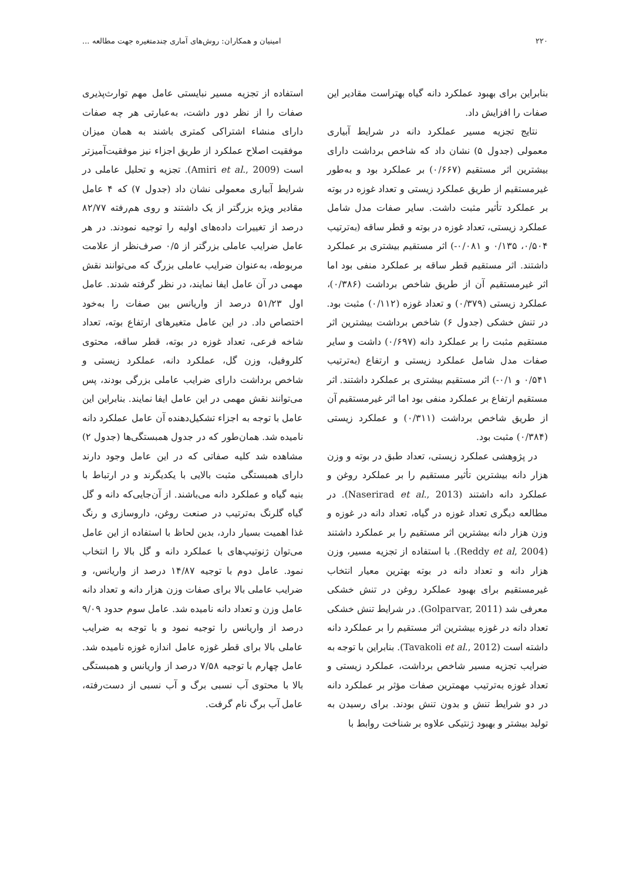۲۲۰ امینیان و همکاران: روش‌های آماری چندمتغیره جهت مطالعه ...
بنابراین برای بهبود عملکرد دانه گیاه بهتراست مقادیر این صفات را افزایش داد.
نتایج تجزیه مسیر عملکرد دانه در شرایط آبیاری معمولی (جدول ۵) نشان داد که شاخص برداشت دارای بیشترین اثر مستقیم (۰/۶۶۷) بر عملکرد بود و به‌طور غیرمستقیم از طریق عملکرد زیستی و تعداد غوزه در بوته بر عملکرد تأثیر مثبت داشت. سایر صفات مدل شامل عملکرد زیستی، تعداد غوزه در بوته و قطر ساقه (به‌ترتیب ۰/۵۰۴، ۰/۱۳۵ و ۰/۰۸۱-) اثر مستقیم بیشتری بر عملکرد داشتند. اثر مستقیم قطر ساقه بر عملکرد منفی بود اما اثر غیرمستقیم آن از طریق شاخص برداشت (۰/۳۸۶)، عملکرد زیستی (۰/۳۷۹) و تعداد غوزه (۰/۱۱۲) مثبت بود. در تنش خشکی (جدول ۶) شاخص برداشت بیشترین اثر مستقیم مثبت را بر عملکرد دانه (۰/۶۹۷) داشت و سایر صفات مدل شامل عملکرد زیستی و ارتفاع (به‌ترتیب ۰/۵۴۱ و ۰/۱-) اثر مستقیم بیشتری بر عملکرد داشتند. اثر مستقیم ارتفاع بر عملکرد منفی بود اما اثر غیرمستقیم آن از طریق شاخص برداشت (۰/۳۱۱) و عملکرد زیستی (۰/۳۸۴) مثبت بود.
در پژوهشی عملکرد زیستی، تعداد طبق در بوته و وزن هزار دانه بیشترین تأثیر مستقیم را بر عملکرد روغن و عملکرد دانه داشتند (Naserirad et al., 2013). در مطالعه دیگری تعداد غوزه در گیاه، تعداد دانه در غوزه و وزن هزار دانه بیشترین اثر مستقیم را بر عملکرد داشتند (Reddy et al, 2004). با استفاده از تجزیه مسیر، وزن هزار دانه و تعداد دانه در بوته بهترین معیار انتخاب غیرمستقیم برای بهبود عملکرد روغن در تنش خشکی معرفی شد (Golparvar, 2011). در شرایط تنش خشکی تعداد دانه در غوزه بیشترین اثر مستقیم را بر عملکرد دانه داشته است (Tavakoli et al., 2012). بنابراین با توجه به ضرایب تجزیه مسیر شاخص برداشت، عملکرد زیستی و تعداد غوزه به‌ترتیب مهمترین صفات مؤثر بر عملکرد دانه در دو شرایط تنش و بدون تنش بودند. برای رسیدن به تولید بیشتر و بهبود ژنتیکی علاوه بر شناخت روابط با
استفاده از تجزیه مسیر نبایستی عامل مهم توارث‌پذیری صفات را از نظر دور داشت، به‌عبارتی هر چه صفات دارای منشاء اشتراکی کمتری باشند به همان میزان موفقیت اصلاح عملکرد از طریق اجزاء نیز موفقیت‌آمیزتر است (Amiri et al., 2009). تجزیه و تحلیل عاملی در شرایط آبیاری معمولی نشان داد (جدول ۷) که ۴ عامل مقادیر ویژه بزرگتر از یک داشتند و روی هم‌رفته ۸۲/۷۷ درصد از تغییرات داده‌های اولیه را توجیه نمودند. در هر عامل ضرایب عاملی بزرگتر از ۰/۵ صرف‌نظر از علامت مربوطه، به‌عنوان ضرایب عاملی بزرگ که می‌توانند نقش مهمی در آن عامل ایفا نمایند، در نظر گرفته شدند. عامل اول ۵۱/۲۳ درصد از واریانس بین صفات را به‌خود اختصاص داد. در این عامل متغیرهای ارتفاع بوته، تعداد شاخه فرعی، تعداد غوزه در بوته، قطر ساقه، محتوی کلروفیل، وزن گل، عملکرد دانه، عملکرد زیستی و شاخص برداشت دارای ضرایب عاملی بزرگی بودند، پس می‌توانند نقش مهمی در این عامل ایفا نمایند. بنابراین این عامل با توجه به اجزاء تشکیل‌دهنده آن عامل عملکرد دانه نامیده شد. همان‌طور که در جدول همبستگی‌ها (جدول ۲) مشاهده شد کلیه صفاتی که در این عامل وجود دارند دارای همبستگی مثبت بالایی با یکدیگرند و در ارتباط با بنیه گیاه و عملکرد دانه می‌باشند. از آن‌جایی‌که دانه و گل گیاه گلرنگ به‌ترتیب در صنعت روغن، داروسازی و رنگ غذا اهمیت بسیار دارد، بدین لحاظ با استفاده از این عامل می‌توان ژنوتیپ‌های با عملکرد دانه و گل بالا را انتخاب نمود. عامل دوم با توجیه ۱۴/۸۷ درصد از واریانس، و ضرایب عاملی بالا برای صفات وزن هزار دانه و تعداد دانه عامل وزن و تعداد دانه نامیده شد. عامل سوم حدود ۹/۰۹ درصد از واریانس را توجیه نمود و با توجه به ضرایب عاملی بالا برای قطر غوزه عامل اندازه غوزه نامیده شد. عامل چهارم با توجیه ۷/۵۸ درصد از واریانس و همبستگی بالا با محتوی آب نسبی برگ و آب نسبی از دست‌رفته، عامل آب برگ نام گرفت.